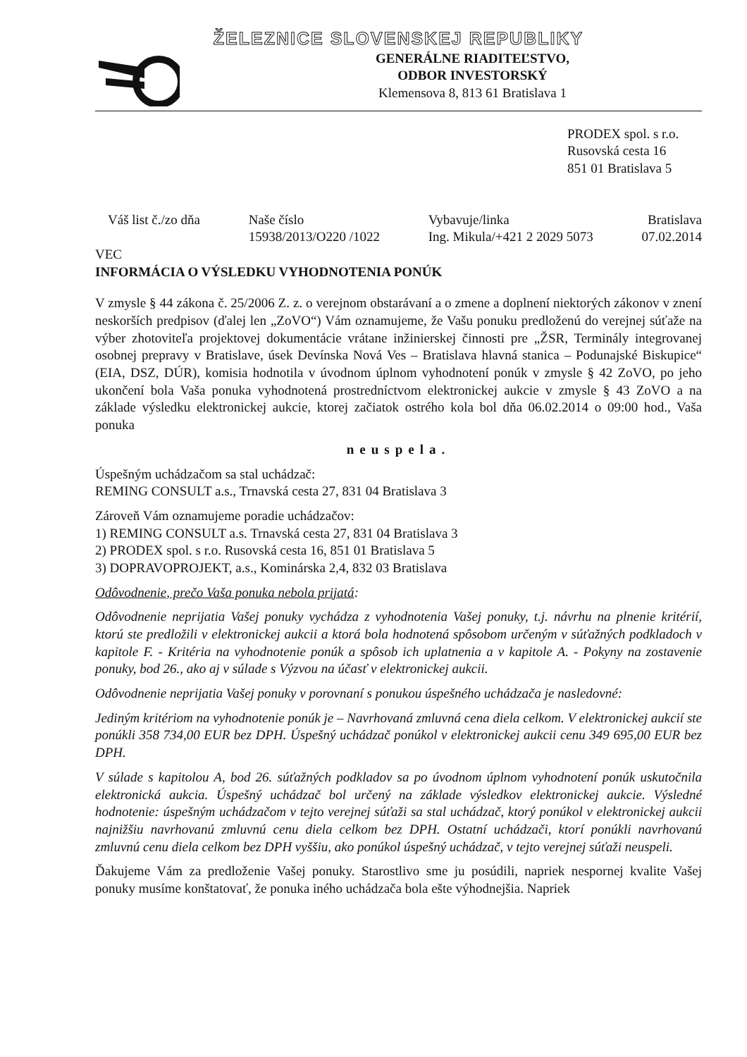ŽELEZNICE SLOVENSKEJ REPUBLIKY
GENERÁLNE RIADITEĽSTVO,
ODBOR INVESTORSKÝ
Klemensova 8, 813 61 Bratislava 1
PRODEX spol. s r.o.
Rusovská cesta 16
851 01 Bratislava 5
Váš list č./zo dňa Naše číslo
15938/2013/O220 /1022
Vybavuje/linka
Ing. Mikula/+421 2 2029 5073
Bratislava
07.02.2014
VEC
INFORMÁCIA O VÝSLEDKU VYHODNOTENIA PONÚK
V zmysle § 44 zákona č. 25/2006 Z. z. o verejnom obstarávaní a o zmene a doplnení niektorých zákonov v znení neskorších predpisov (ďalej len „ZoVO“) Vám oznamujeme, že Vašu ponuku predloženú do verejnej súťaže na výber zhotoviteľa projektovej dokumentácie vrátane inžinierskej činnosti pre „ŽSR, Terminály integrovanej osobnej prepravy v Bratislave, úsek Devínska Nová Ves – Bratislava hlavná stanica – Podunajské Biskupice“ (EIA, DSZ, DÚR), komisia hodnotila v úvodnom úplnom vyhodnotení ponúk v zmysle § 42 ZoVO, po jeho ukončení bola Vaša ponuka vyhodnotená prostredníctvom elektronickej aukcie v zmysle § 43 ZoVO a na základe výsledku elektronickej aukcie, ktorej začiatok ostrého kola bol dňa 06.02.2014 o 09:00 hod., Vaša ponuka
neuspela.
Úspešným uchádzačom sa stal uchádzač:
REMING CONSULT a.s., Trnavská cesta 27, 831 04 Bratislava 3
Zároveň Vám oznamujeme poradie uchádzačov:
1) REMING CONSULT a.s. Trnavská cesta 27, 831 04 Bratislava 3
2) PRODEX spol. s r.o. Rusovská cesta 16, 851 01 Bratislava 5
3) DOPRAVOPROJEKT, a.s., Kominárska 2,4, 832 03 Bratislava
Odôvodnenie, prečo Vaša ponuka nebola prijatá:
Odôvodnenie neprijatia Vašej ponuky vychádza z vyhodnotenia Vašej ponuky, t.j. návrhu na plnenie kritérií, ktorú ste predložili v elektronickej aukcii a ktorá bola hodnotená spôsobom určeným v súťažných podkladoch v kapitole F. - Kritéria na vyhodnotenie ponúk a spôsob ich uplatnenia a v kapitole A. - Pokyny na zostavenie ponuky, bod 26., ako aj v súlade s Výzvou na účasť v elektronickej aukcii.
Odôvodnenie neprijatia Vašej ponuky v porovnaní s ponukou úspešného uchádzača je nasledovné:
Jediným kritériom na vyhodnotenie ponúk je – Navrhovaná zmluvná cena diela celkom. V elektronickej aukcií ste ponúkli 358 734,00 EUR bez DPH. Úspešný uchádzač ponúkol v elektronickej aukcii cenu 349 695,00 EUR bez DPH.
V súlade s kapitolou A, bod 26. súťažných podkladov sa po úvodnom úplnom vyhodnotení ponúk uskutočnila elektronická aukcia. Úspešný uchádzač bol určený na základe výsledkov elektronickej aukcie. Výsledné hodnotenie: úspešným uchádzačom v tejto verejnej súťaži sa stal uchádzač, ktorý ponúkol v elektronickej aukcii najnižšiu navrhovanú zmluvnú cenu diela celkom bez DPH. Ostatní uchádzači, ktorí ponúkli navrhovanú zmluvnú cenu diela celkom bez DPH vyššiu, ako ponúkol úspešný uchádzač, v tejto verejnej súťaži neuspeli.
Ďakujeme Vám za predloženie Vašej ponuky. Starostlivo sme ju posúdili, napriek nespornej kvalite Vašej ponuky musíme konštatovať, že ponuka iného uchádzača bola ešte výhodnejšia. Napriek